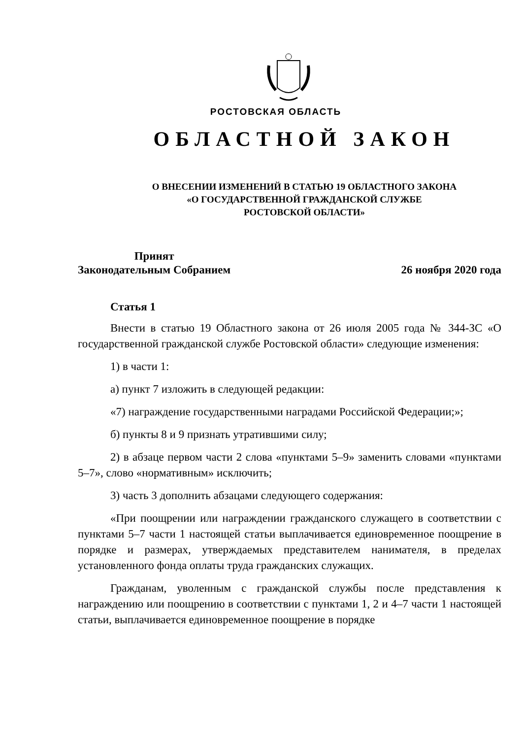РОСТОВСКАЯ ОБЛАСТЬ
ОБЛАСТНОЙ ЗАКОН
О ВНЕСЕНИИ ИЗМЕНЕНИЙ В СТАТЬЮ 19 ОБЛАСТНОГО ЗАКОНА
«О ГОСУДАРСТВЕННОЙ ГРАЖДАНСКОЙ СЛУЖБЕ
РОСТОВСКОЙ ОБЛАСТИ»
Принят
Законодательным Собранием
26 ноября 2020 года
Статья 1
Внести в статью 19 Областного закона от 26 июля 2005 года № 344-ЗС «О государственной гражданской службе Ростовской области» следующие изменения:
1) в части 1:
а) пункт 7 изложить в следующей редакции:
«7) награждение государственными наградами Российской Федерации;»;
б) пункты 8 и 9 признать утратившими силу;
2) в абзаце первом части 2 слова «пунктами 5–9» заменить словами «пунктами 5–7», слово «нормативным» исключить;
3) часть 3 дополнить абзацами следующего содержания:
«При поощрении или награждении гражданского служащего в соответствии с пунктами 5–7 части 1 настоящей статьи выплачивается единовременное поощрение в порядке и размерах, утверждаемых представителем нанимателя, в пределах установленного фонда оплаты труда гражданских служащих.
Гражданам, уволенным с гражданской службы после представления к награждению или поощрению в соответствии с пунктами 1, 2 и 4–7 части 1 настоящей статьи, выплачивается единовременное поощрение в порядке